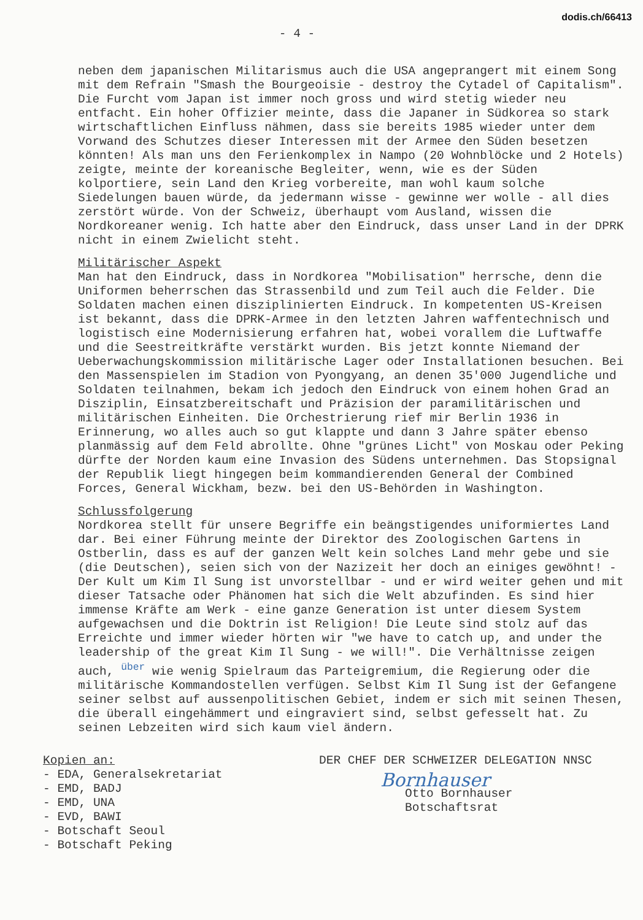dodis.ch/66413
- 4 -
neben dem japanischen Militarismus auch die USA angeprangert mit einem Song mit dem Refrain "Smash the Bourgeoisie - destroy the Cytadel of Capitalism". Die Furcht vom Japan ist immer noch gross und wird stetig wieder neu entfacht. Ein hoher Offizier meinte, dass die Japaner in Südkorea so stark wirtschaftlichen Einfluss nähmen, dass sie bereits 1985 wieder unter dem Vorwand des Schutzes dieser Interessen mit der Armee den Süden besetzen könnten! Als man uns den Ferienkomplex in Nampo (20 Wohnblöcke und 2 Hotels) zeigte, meinte der koreanische Begleiter, wenn, wie es der Süden kolportiere, sein Land den Krieg vorbereite, man wohl kaum solche Siedelungen bauen würde, da jedermann wisse - gewinne wer wolle - all dies zerstört würde. Von der Schweiz, überhaupt vom Ausland, wissen die Nordkoreaner wenig. Ich hatte aber den Eindruck, dass unser Land in der DPRK nicht in einem Zwielicht steht.
Militärischer Aspekt
Man hat den Eindruck, dass in Nordkorea "Mobilisation" herrsche, denn die Uniformen beherrschen das Strassenbild und zum Teil auch die Felder. Die Soldaten machen einen disziplinierten Eindruck. In kompetenten US-Kreisen ist bekannt, dass die DPRK-Armee in den letzten Jahren waffentechnisch und logistisch eine Modernisierung erfahren hat, wobei vorallem die Luftwaffe und die Seestreitkräfte verstärkt wurden. Bis jetzt konnte Niemand der Ueberwachungskommission militärische Lager oder Installationen besuchen. Bei den Massenspielen im Stadion von Pyongyang, an denen 35'000 Jugendliche und Soldaten teilnahmen, bekam ich jedoch den Eindruck von einem hohen Grad an Disziplin, Einsatzbereitschaft und Präzision der paramilitärischen und militärischen Einheiten. Die Orchestrierung rief mir Berlin 1936 in Erinnerung, wo alles auch so gut klappte und dann 3 Jahre später ebenso planmässig auf dem Feld abrollte. Ohne "grünes Licht" von Moskau oder Peking dürfte der Norden kaum eine Invasion des Südens unternehmen. Das Stopsignal der Republik liegt hingegen beim kommandierenden General der Combined Forces, General Wickham, bezw. bei den US-Behörden in Washington.
Schlussfolgerung
Nordkorea stellt für unsere Begriffe ein beängstigendes uniformiertes Land dar. Bei einer Führung meinte der Direktor des Zoologischen Gartens in Ostberlin, dass es auf der ganzen Welt kein solches Land mehr gebe und sie (die Deutschen), seien sich von der Nazizeit her doch an einiges gewöhnt! - Der Kult um Kim Il Sung ist unvorstellbar - und er wird weiter gehen und mit dieser Tatsache oder Phänomen hat sich die Welt abzufinden. Es sind hier immense Kräfte am Werk - eine ganze Generation ist unter diesem System aufgewachsen und die Doktrin ist Religion! Die Leute sind stolz auf das Erreichte und immer wieder hörten wir "we have to catch up, and under the leadership of the great Kim Il Sung - we will!". Die Verhältnisse zeigen auch, <sup>über</sup> wie wenig Spielraum das Parteigremium, die Regierung oder die militärische Kommandostellen verfügen. Selbst Kim Il Sung ist der Gefangene seiner selbst auf aussenpolitischen Gebiet, indem er sich mit seinen Thesen, die überall eingehämmert und eingraviert sind, selbst gefesselt hat. Zu seinen Lebzeiten wird sich kaum viel ändern.
Kopien an:
- EDA, Generalsekretariat
- EMD, BADJ
- EMD, UNA
- EVD, BAWI
- Botschaft Seoul
- Botschaft Peking
DER CHEF DER SCHWEIZER DELEGATION NNSC
Bornhauser
Otto Bornhauser
Botschaftsrat